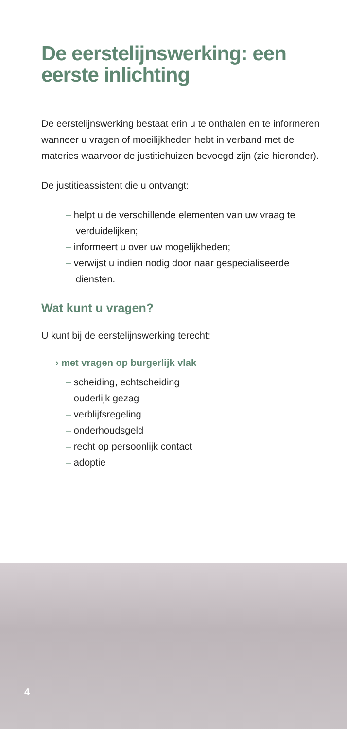De eerstelijnswerking: een eerste inlichting
De eerstelijnswerking bestaat erin u te onthalen en te informeren wanneer u vragen of moeilijkheden hebt in verband met de materies waarvoor de justitiehuizen bevoegd zijn (zie hieronder).
De justitieassistent die u ontvangt:
– helpt u de verschillende elementen van uw vraag te verduidelijken;
– informeert u over uw mogelijkheden;
– verwijst u indien nodig door naar gespecialiseerde diensten.
Wat kunt u vragen?
U kunt bij de eerstelijnswerking terecht:
› met vragen op burgerlijk vlak
– scheiding, echtscheiding
– ouderlijk gezag
– verblijfsregeling
– onderhoudsgeld
– recht op persoonlijk contact
– adoptie
4